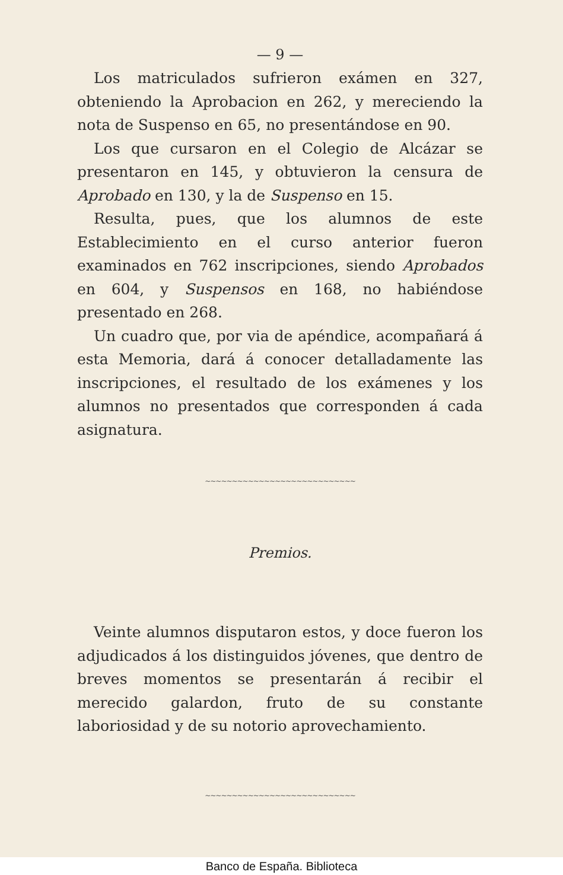— 9 —
Los matriculados sufrieron exámen en 327, obteniendo la Aprobacion en 262, y mereciendo la nota de Suspenso en 65, no presentándose en 90.
Los que cursaron en el Colegio de Alcázar se presentaron en 145, y obtuvieron la censura de Aprobado en 130, y la de Suspenso en 15.
Resulta, pues, que los alumnos de este Establecimiento en el curso anterior fueron examinados en 762 inscripciones, siendo Aprobados en 604, y Suspensos en 168, no habiéndose presentado en 268.
Un cuadro que, por via de apéndice, acompañará á esta Memoria, dará á conocer detalladamente las inscripciones, el resultado de los exámenes y los alumnos no presentados que corresponden á cada asignatura.
∼∼∼∼∼∼∼∼∼∼∼∼∼∼∼∼∼∼∼∼∼∼∼∼∼∼∼∼
Premios.
Veinte alumnos disputaron estos, y doce fueron los adjudicados á los distinguidos jóvenes, que dentro de breves momentos se presentarán á recibir el merecido galardon, fruto de su constante laboriosidad y de su notorio aprovechamiento.
∼∼∼∼∼∼∼∼∼∼∼∼∼∼∼∼∼∼∼∼∼∼∼∼∼∼∼∼
Banco de España. Biblioteca